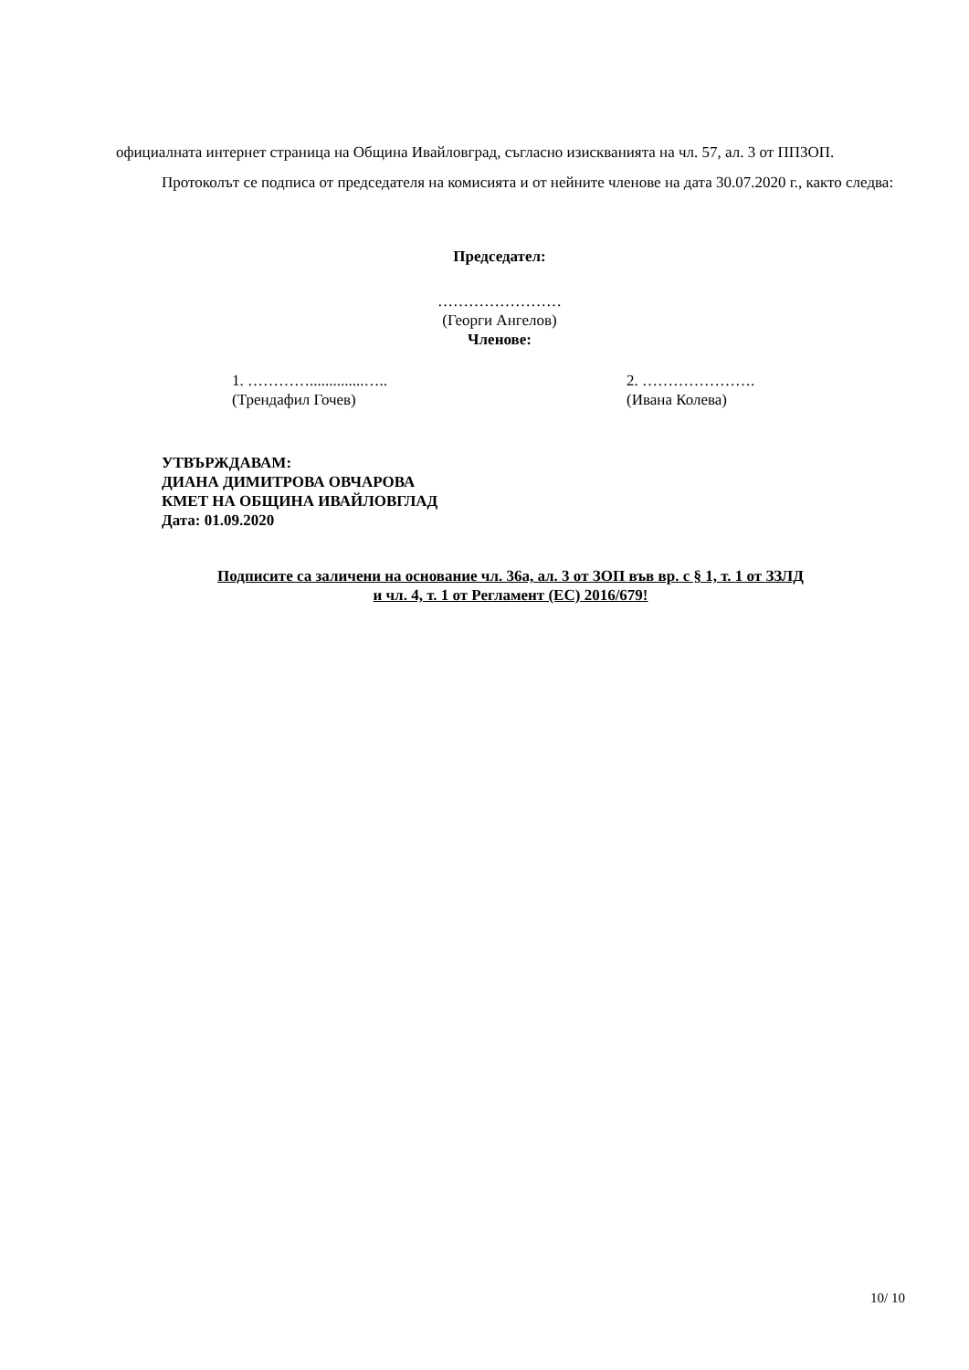официалната интернет страница на Община Ивайловград, съгласно изискванията на чл. 57, ал. 3 от ППЗОП.
Протоколът се подписа от председателя на комисията и от нейните членове на дата 30.07.2020 г., както следва:
Председател:
……………………
(Георги Ангелов)
Членове:
1. …………..............…..
(Трендафил Гочев)
2. ………………….
(Ивана Колева)
УТВЪРЖДАВАМ:
ДИАНА ДИМИТРОВА ОВЧАРОВА
КМЕТ НА ОБЩИНА ИВАЙЛОВГЛАД
Дата: 01.09.2020
Подписите са заличени на основание чл. 36а, ал. 3 от ЗОП във вр. с § 1, т. 1 от ЗЗЛД
и чл. 4, т. 1 от Регламент (ЕС) 2016/679!
10/ 10